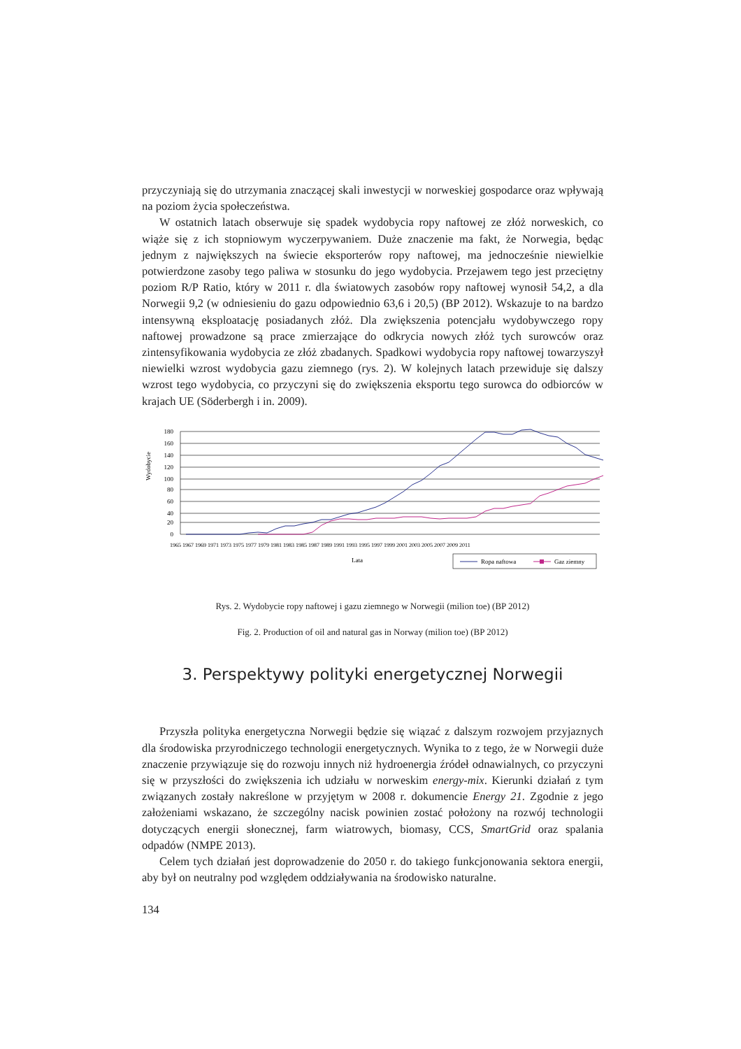przyczyniają się do utrzymania znaczącej skali inwestycji w norweskiej gospodarce oraz wpływają na poziom życia społeczeństwa.
W ostatnich latach obserwuje się spadek wydobycia ropy naftowej ze złóż norweskich, co wiąże się z ich stopniowym wyczerpywaniem. Duże znaczenie ma fakt, że Norwegia, będąc jednym z największych na świecie eksporterów ropy naftowej, ma jednocześnie niewielkie potwierdzone zasoby tego paliwa w stosunku do jego wydobycia. Przejawem tego jest przeciętny poziom R/P Ratio, który w 2011 r. dla światowych zasobów ropy naftowej wynosił 54,2, a dla Norwegii 9,2 (w odniesieniu do gazu odpowiednio 63,6 i 20,5) (BP 2012). Wskazuje to na bardzo intensywną eksploatację posiadanych złóż. Dla zwiększenia potencjału wydobywczego ropy naftowej prowadzone są prace zmierzające do odkrycia nowych złóż tych surowców oraz zintensyfikowania wydobycia ze złóż zbadanych. Spadkowi wydobycia ropy naftowej towarzyszył niewielki wzrost wydobycia gazu ziemnego (rys. 2). W kolejnych latach przewiduje się dalszy wzrost tego wydobycia, co przyczyni się do zwiększenia eksportu tego surowca do odbiorców w krajach UE (Söderbergh i in. 2009).
Wydobycie
180
160
140
120
100
80
60
40
20
0
Lata
Ropa naftowa
Gaz ziemny
1965 1967 1969 1971 1973 1975 1977 1979 1981 1983 1985 1987 1989 1991 1993 1995 1997 1999 2001 2003 2005 2007 2009 2011
Rys. 2. Wydobycie ropy naftowej i gazu ziemnego w Norwegii (milion toe) (BP 2012)
Fig. 2. Production of oil and natural gas in Norway (milion toe) (BP 2012)
3. Perspektywy polityki energetycznej Norwegii
Przyszła polityka energetyczna Norwegii będzie się wiązać z dalszym rozwojem przyjaznych dla środowiska przyrodniczego technologii energetycznych. Wynika to z tego, że w Norwegii duże znaczenie przywiązuje się do rozwoju innych niż hydroenergia źródeł odnawialnych, co przyczyni się w przyszłości do zwiększenia ich udziału w norweskim energy-mix. Kierunki działań z tym związanych zostały nakreślone w przyjętym w 2008 r. dokumencie Energy 21. Zgodnie z jego założeniami wskazano, że szczególny nacisk powinien zostać położony na rozwój technologii dotyczących energii słonecznej, farm wiatrowych, biomasy, CCS, SmartGrid oraz spalania odpadów (NMPE 2013).
Celem tych działań jest doprowadzenie do 2050 r. do takiego funkcjonowania sektora energii, aby był on neutralny pod względem oddziaływania na środowisko naturalne.
134